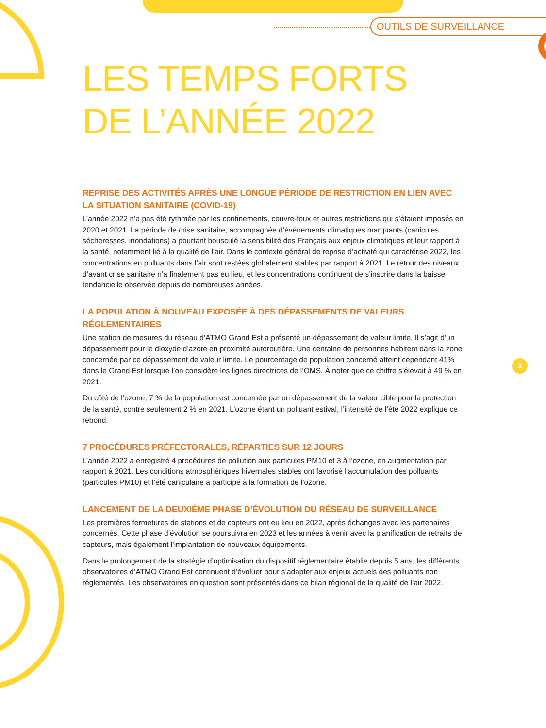OUTILS DE SURVEILLANCE
3
LES TEMPS FORTS
DE L’ANNÉE 2022
REPRISE DES ACTIVITÉS APRÈS UNE LONGUE PÉRIODE DE RESTRICTION EN LIEN AVEC LA SITUATION SANITAIRE (COVID-19)
L’année 2022 n’a pas été rythmée par les confinements, couvre-feux et autres restrictions qui s’étaient imposés en 2020 et 2021. La période de crise sanitaire, accompagnée d’événements climatiques marquants (canicules, sécheresses, inondations) a pourtant bousculé la sensibilité des Français aux enjeux climatiques et leur rapport à la santé, notamment lié à la qualité de l’air. Dans le contexte général de reprise d’activité qui caractérise 2022, les concentrations en polluants dans l’air sont restées globalement stables par rapport à 2021. Le retour des niveaux d’avant crise sanitaire n’a finalement pas eu lieu, et les concentrations continuent de s’inscrire dans la baisse tendancielle observée depuis de nombreuses années.
LA POPULATION À NOUVEAU EXPOSÉE À DES DÉPASSEMENTS DE VALEURS RÉGLEMENTAIRES
Une station de mesures du réseau d’ATMO Grand Est a présenté un dépassement de valeur limite. Il s’agit d’un dépassement pour le dioxyde d’azote en proximité autoroutière. Une centaine de personnes habitent dans la zone concernée par ce dépassement de valeur limite. Le pourcentage de population concerné atteint cependant 41% dans le Grand Est lorsque l’on considère les lignes directrices de l’OMS. À noter que ce chiffre s’élevait à 49 % en 2021.
Du côté de l’ozone, 7 % de la population est concernée par un dépassement de la valeur cible pour la protection de la santé, contre seulement 2 % en 2021. L’ozone étant un polluant estival, l’intensité de l’été 2022 explique ce rebond.
7 PROCÉDURES PRÉFECTORALES, RÉPARTIES SUR 12 JOURS
L’année 2022 a enregistré 4 procédures de pollution aux particules PM10 et 3 à l’ozone, en augmentation par rapport à 2021. Les conditions atmosphériques hivernales stables ont favorisé l’accumulation des polluants (particules PM10) et l’été caniculaire a participé à la formation de l’ozone.
LANCEMENT DE LA DEUXIÈME PHASE D’ÉVOLUTION DU RÉSEAU DE SURVEILLANCE
Les premières fermetures de stations et de capteurs ont eu lieu en 2022, après échanges avec les partenaires concernés. Cette phase d’évolution se poursuivra en 2023 et les années à venir avec la planification de retraits de capteurs, mais également l’implantation de nouveaux équipements.
Dans le prolongement de la stratégie d’optimisation du dispositif réglementaire établie depuis 5 ans, les différents observatoires d’ATMO Grand Est continuent d’évoluer pour s’adapter aux enjeux actuels des polluants non réglementés. Les observatoires en question sont présentés dans ce bilan régional de la qualité de l’air 2022.